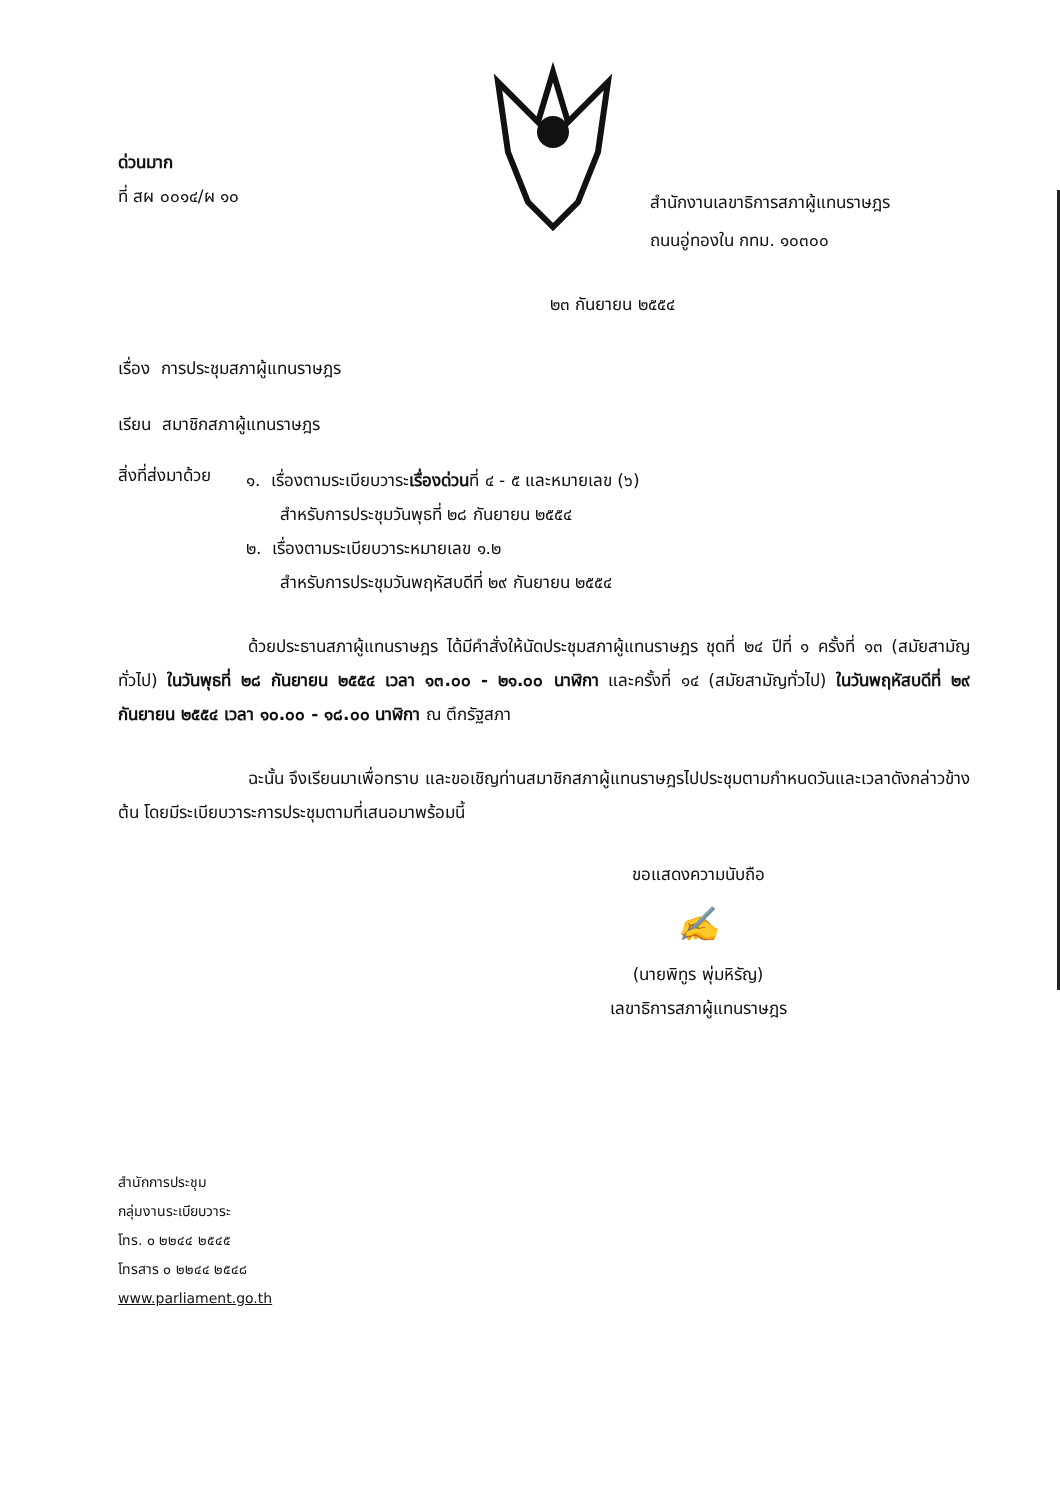ด่วนมาก
ที่ สผ ๐๐๑๔/ผ ๑๐
สำนักงานเลขาธิการสภาผู้แทนราษฎร
ถนนอู่ทองใน กทม. ๑๐๓๐๐
๒๓ กันยายน ๒๕๕๔
เรื่อง การประชุมสภาผู้แทนราษฎร
เรียน สมาชิกสภาผู้แทนราษฎร
สิ่งที่ส่งมาด้วย
๑. เรื่องตามระเบียบวาระเรื่องด่วนที่ ๔ - ๕ และหมายเลข (๖)
สำหรับการประชุมวันพุธที่ ๒๘ กันยายน ๒๕๕๔
๒. เรื่องตามระเบียบวาระหมายเลข ๑.๒
สำหรับการประชุมวันพฤหัสบดีที่ ๒๙ กันยายน ๒๕๕๔
ด้วยประธานสภาผู้แทนราษฎร ได้มีคำสั่งให้นัดประชุมสภาผู้แทนราษฎร ชุดที่ ๒๔ ปีที่ ๑ ครั้งที่ ๑๓ (สมัยสามัญทั่วไป) ในวันพุธที่ ๒๘ กันยายน ๒๕๕๔ เวลา ๑๓.๐๐ - ๒๑.๐๐ นาฬิกา และครั้งที่ ๑๔ (สมัยสามัญทั่วไป) ในวันพฤหัสบดีที่ ๒๙ กันยายน ๒๕๕๔ เวลา ๑๐.๐๐ - ๑๘.๐๐ นาฬิกา ณ ตึกรัฐสภา
ฉะนั้น จึงเรียนมาเพื่อทราบ และขอเชิญท่านสมาชิกสภาผู้แทนราษฎรไปประชุมตามกำหนดวันและเวลาดังกล่าวข้างต้น โดยมีระเบียบวาระการประชุมตามที่เสนอมาพร้อมนี้
ขอแสดงความนับถือ
✍
(นายพิทูร พุ่มหิรัญ)
เลขาธิการสภาผู้แทนราษฎร
สำนักการประชุม
กลุ่มงานระเบียบวาระ
โทร. ๐ ๒๒๔๔ ๒๕๔๕
โทรสาร ๐ ๒๒๔๔ ๒๕๔๘
www.parliament.go.th